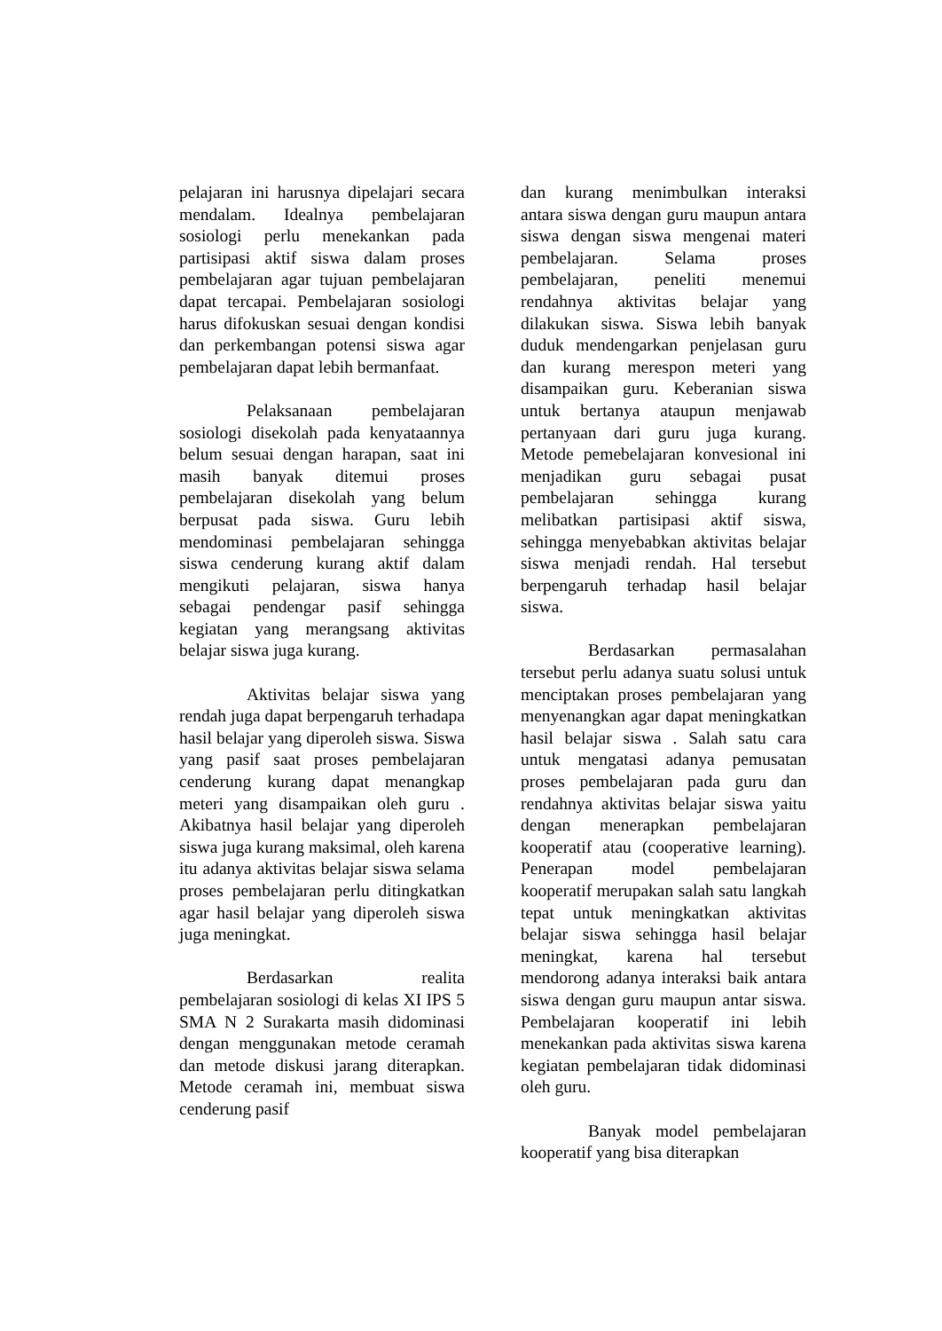pelajaran ini harusnya dipelajari secara mendalam. Idealnya pembelajaran sosiologi perlu menekankan pada partisipasi aktif siswa dalam proses pembelajaran agar tujuan pembelajaran dapat tercapai. Pembelajaran sosiologi harus difokuskan sesuai dengan kondisi dan perkembangan potensi siswa agar pembelajaran dapat lebih bermanfaat.
Pelaksanaan pembelajaran sosiologi disekolah pada kenyataannya belum sesuai dengan harapan, saat ini masih banyak ditemui proses pembelajaran disekolah yang belum berpusat pada siswa. Guru lebih mendominasi pembelajaran sehingga siswa cenderung kurang aktif dalam mengikuti pelajaran, siswa hanya sebagai pendengar pasif sehingga kegiatan yang merangsang aktivitas belajar siswa juga kurang.
Aktivitas belajar siswa yang rendah juga dapat berpengaruh terhadapa hasil belajar yang diperoleh siswa. Siswa yang pasif saat proses pembelajaran cenderung kurang dapat menangkap meteri yang disampaikan oleh guru . Akibatnya hasil belajar yang diperoleh siswa juga kurang maksimal, oleh karena itu adanya aktivitas belajar siswa selama proses pembelajaran perlu ditingkatkan agar hasil belajar yang diperoleh siswa juga meningkat.
Berdasarkan realita pembelajaran sosiologi di kelas XI IPS 5 SMA N 2 Surakarta masih didominasi dengan menggunakan metode ceramah dan metode diskusi jarang diterapkan. Metode ceramah ini, membuat siswa cenderung pasif
dan kurang menimbulkan interaksi antara siswa dengan guru maupun antara siswa dengan siswa mengenai materi pembelajaran. Selama proses pembelajaran, peneliti menemui rendahnya aktivitas belajar yang dilakukan siswa. Siswa lebih banyak duduk mendengarkan penjelasan guru dan kurang merespon meteri yang disampaikan guru. Keberanian siswa untuk bertanya ataupun menjawab pertanyaan dari guru juga kurang. Metode pemebelajaran konvesional ini menjadikan guru sebagai pusat pembelajaran sehingga kurang melibatkan partisipasi aktif siswa, sehingga menyebabkan aktivitas belajar siswa menjadi rendah. Hal tersebut berpengaruh terhadap hasil belajar siswa.
Berdasarkan permasalahan tersebut perlu adanya suatu solusi untuk menciptakan proses pembelajaran yang menyenangkan agar dapat meningkatkan hasil belajar siswa . Salah satu cara untuk mengatasi adanya pemusatan proses pembelajaran pada guru dan rendahnya aktivitas belajar siswa yaitu dengan menerapkan pembelajaran kooperatif atau (cooperative learning). Penerapan model pembelajaran kooperatif merupakan salah satu langkah tepat untuk meningkatkan aktivitas belajar siswa sehingga hasil belajar meningkat, karena hal tersebut mendorong adanya interaksi baik antara siswa dengan guru maupun antar siswa. Pembelajaran kooperatif ini lebih menekankan pada aktivitas siswa karena kegiatan pembelajaran tidak didominasi oleh guru.
Banyak model pembelajaran kooperatif yang bisa diterapkan